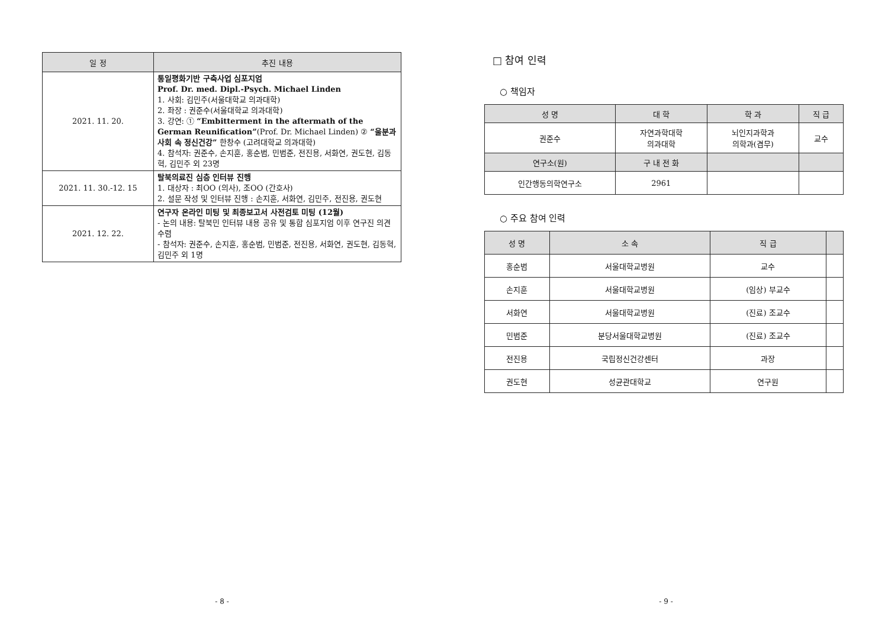| 일 정 | 추진 내용 |
| --- | --- |
| 2021. 11. 20. | 통일평화기반 구축사업 심포지엄 Prof. Dr. med. Dipl.-Psych. Michael Linden 1. 사회: 김민주(서울대학교 의과대학) 2. 좌장 : 권준수(서울대학교 의과대학) 3. 강연: ① “Embitterment in the aftermath of the German Reunification” (Prof. Dr. Michael Linden) ② “울분과 사회 속 정신건강” 한창수 (고려대학교 의과대학) 4. 참석자: 권준수, 손지훈, 홍순범, 민범준, 전진용, 서화연, 권도현, 김동혁, 김민주 외 23명 |
| 2021. 11. 30.-12. 15 | 탈북의료진 심층 인터뷰 진행 1. 대상자 : 최OO (의사), 조OO (간호사) 2. 설문 작성 및 인터뷰 진행 : 손지훈, 서화연, 김민주, 전진용, 권도현 |
| 2021. 12. 22. | 연구자 온라인 미팅 및 최종보고서 사전검토 미팅 (12월) - 논의 내용: 탈북민 인터뷰 내용 공유 및 통합 심포지엄 이후 연구진 의견 수렴 - 참석자: 권준수, 손지훈, 홍순범, 민범준, 전진용, 서화연, 권도현, 김동혁, 김민주 외 1명 |
- 8 -
□ 참여 인력
○ 책임자
| 성 명 | 대 학 | 학 과 | 직 급 |
| --- | --- | --- | --- |
| 권준수 | 자연과학대학 의과대학 | 뇌인지과학과 의학과(겸무) | 교수 |
| 연구소(원) | 구 내 전 화 | | |
| 인간행동의학연구소 | 2961 | | |
○ 주요 참여 인력
| 성 명 | 소 속 | 직 급 | |
| --- | --- | --- | --- |
| 홍순범 | 서울대학교병원 | 교수 | |
| 손지훈 | 서울대학교병원 | (임상) 부교수 | |
| 서화연 | 서울대학교병원 | (진료) 조교수 | |
| 민범준 | 분당서울대학교병원 | (진료) 조교수 | |
| 전진용 | 국립정신건강센터 | 과장 | |
| 권도현 | 성균관대학교 | 연구원 | |
- 9 -